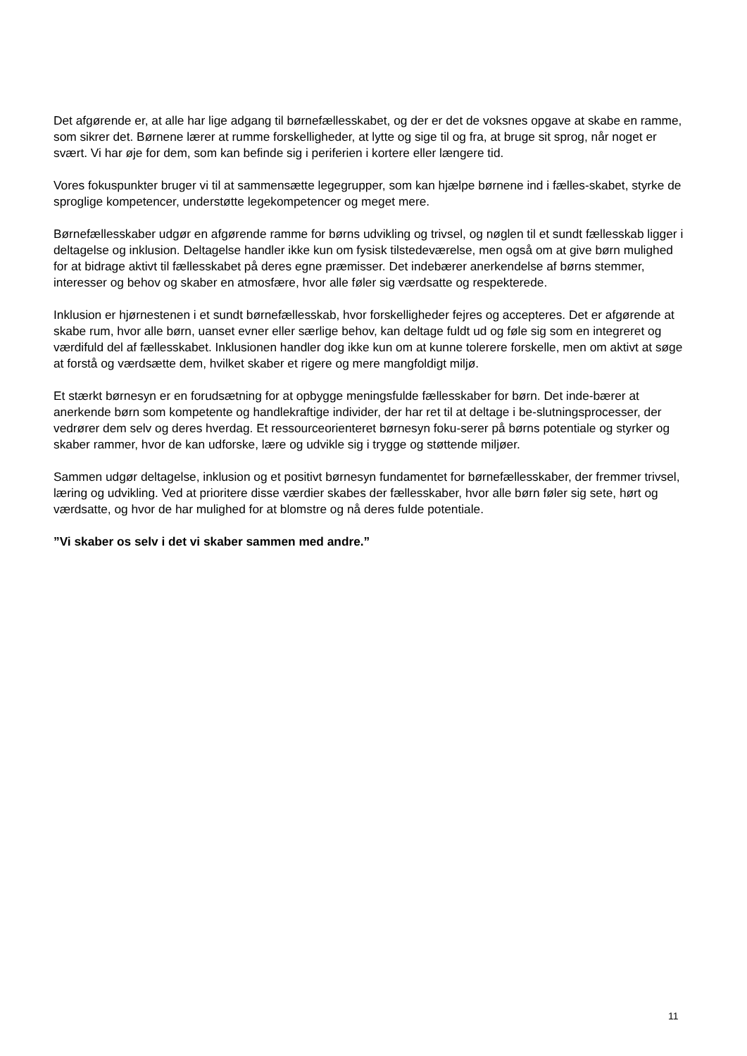Det afgørende er, at alle har lige adgang til børnefællesskabet, og der er det de voksnes opgave at skabe en ramme, som sikrer det. Børnene lærer at rumme forskelligheder, at lytte og sige til og fra, at bruge sit sprog, når noget er svært. Vi har øje for dem, som kan befinde sig i periferien i kortere eller længere tid.
Vores fokuspunkter bruger vi til at sammensætte legegrupper, som kan hjælpe børnene ind i fælles-skabet, styrke de sproglige kompetencer, understøtte legekompetencer og meget mere.
Børnefællesskaber udgør en afgørende ramme for børns udvikling og trivsel, og nøglen til et sundt fællesskab ligger i deltagelse og inklusion. Deltagelse handler ikke kun om fysisk tilstedeværelse, men også om at give børn mulighed for at bidrage aktivt til fællesskabet på deres egne præmisser. Det indebærer anerkendelse af børns stemmer, interesser og behov og skaber en atmosfære, hvor alle føler sig værdsatte og respekterede.
Inklusion er hjørnestenen i et sundt børnefællesskab, hvor forskelligheder fejres og accepteres. Det er afgørende at skabe rum, hvor alle børn, uanset evner eller særlige behov, kan deltage fuldt ud og føle sig som en integreret og værdifuld del af fællesskabet. Inklusionen handler dog ikke kun om at kunne tolerere forskelle, men om aktivt at søge at forstå og værdsætte dem, hvilket skaber et rigere og mere mangfoldigt miljø.
Et stærkt børnesyn er en forudsætning for at opbygge meningsfulde fællesskaber for børn. Det inde-bærer at anerkende børn som kompetente og handlekraftige individer, der har ret til at deltage i be-slutningsprocesser, der vedrører dem selv og deres hverdag. Et ressourceorienteret børnesyn foku-serer på børns potentiale og styrker og skaber rammer, hvor de kan udforske, lære og udvikle sig i trygge og støttende miljøer.
Sammen udgør deltagelse, inklusion og et positivt børnesyn fundamentet for børnefællesskaber, der fremmer trivsel, læring og udvikling. Ved at prioritere disse værdier skabes der fællesskaber, hvor alle børn føler sig sete, hørt og værdsatte, og hvor de har mulighed for at blomstre og nå deres fulde potentiale.
”Vi skaber os selv i det vi skaber sammen med andre.”
11